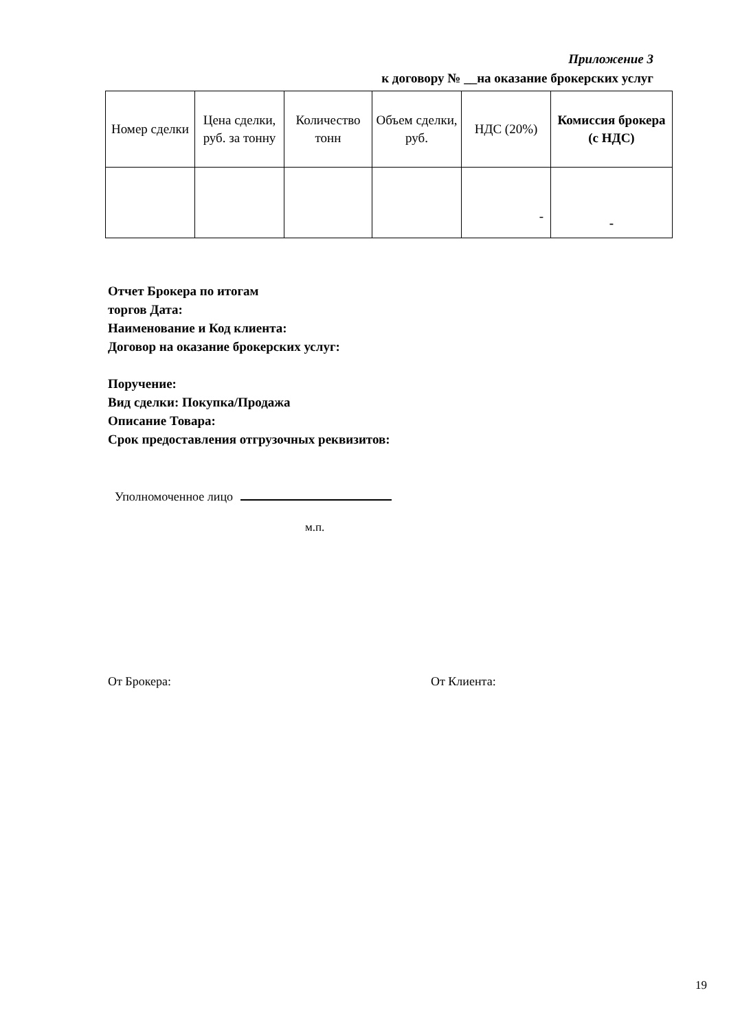Приложение 3
к договору № __на оказание брокерских услуг
| Номер сделки | Цена сделки, руб. за тонну | Количество тонн | Объем сделки, руб. | НДС (20%) | Комиссия брокера (с НДС) |
| --- | --- | --- | --- | --- | --- |
| | | | | - | - |
Отчет Брокера по итогам
торгов Дата:
Наименование и Код клиента:
Договор на оказание брокерских услуг:
Поручение:
Вид сделки: Покупка/Продажа
Описание Товара:
Срок предоставления отгрузочных реквизитов:
Уполномоченное лицо
м.п.
От Брокера: От Клиента:
19